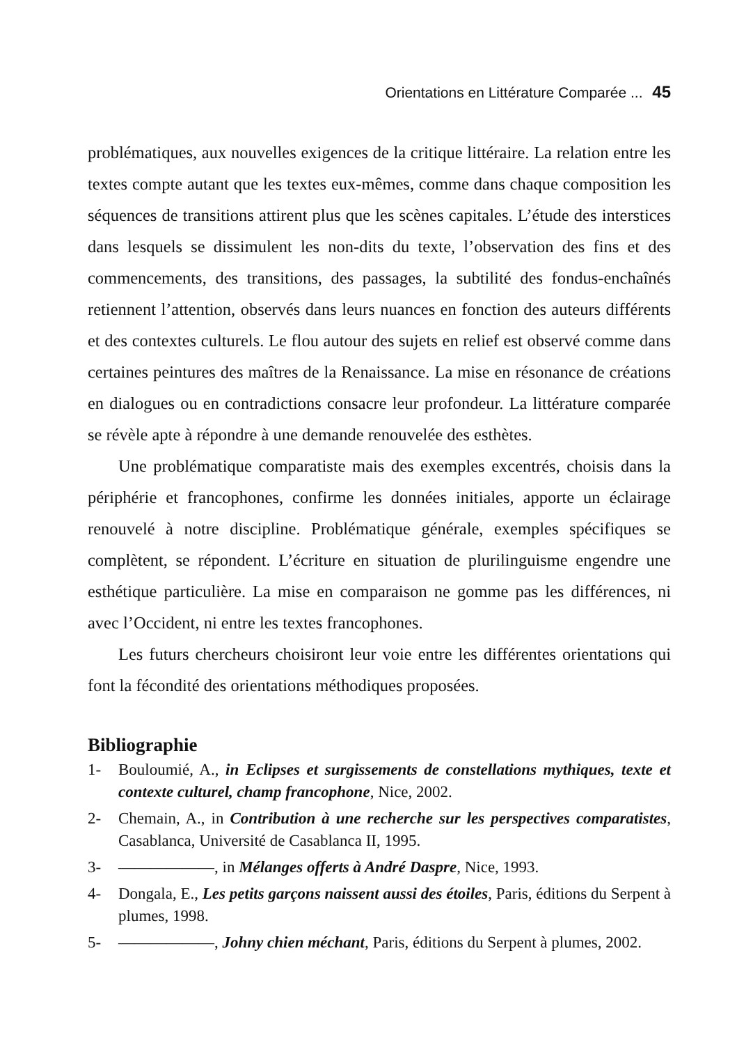Orientations en Littérature Comparée ... 45
problématiques, aux nouvelles exigences de la critique littéraire. La relation entre les textes compte autant que les textes eux-mêmes, comme dans chaque composition les séquences de transitions attirent plus que les scènes capitales. L’étude des interstices dans lesquels se dissimulent les non-dits du texte, l’observation des fins et des commencements, des transitions, des passages, la subtilité des fondus-enchaînés retiennent l’attention, observés dans leurs nuances en fonction des auteurs différents et des contextes culturels. Le flou autour des sujets en relief est observé comme dans certaines peintures des maîtres de la Renaissance. La mise en résonance de créations en dialogues ou en contradictions consacre leur profondeur. La littérature comparée se révèle apte à répondre à une demande renouvelée des esthètes.
Une problématique comparatiste mais des exemples excentrés, choisis dans la périphérie et francophones, confirme les données initiales, apporte un éclairage renouvelé à notre discipline. Problématique générale, exemples spécifiques se complètent, se répondent. L’écriture en situation de plurilinguisme engendre une esthétique particulière. La mise en comparaison ne gomme pas les différences, ni avec l’Occident, ni entre les textes francophones.
Les futurs chercheurs choisiront leur voie entre les différentes orientations qui font la fécondité des orientations méthodiques proposées.
Bibliographie
1- Bouloumié, A., in Eclipses et surgissements de constellations mythiques, texte et contexte culturel, champ francophone, Nice, 2002.
2- Chemain, A., in Contribution à une recherche sur les perspectives comparatistes, Casablanca, Université de Casablanca II, 1995.
3- ——————, in Mélanges offerts à André Daspre, Nice, 1993.
4- Dongala, E., Les petits garçons naissent aussi des étoiles, Paris, éditions du Serpent à plumes, 1998.
5- ——————, Johny chien méchant, Paris, éditions du Serpent à plumes, 2002.